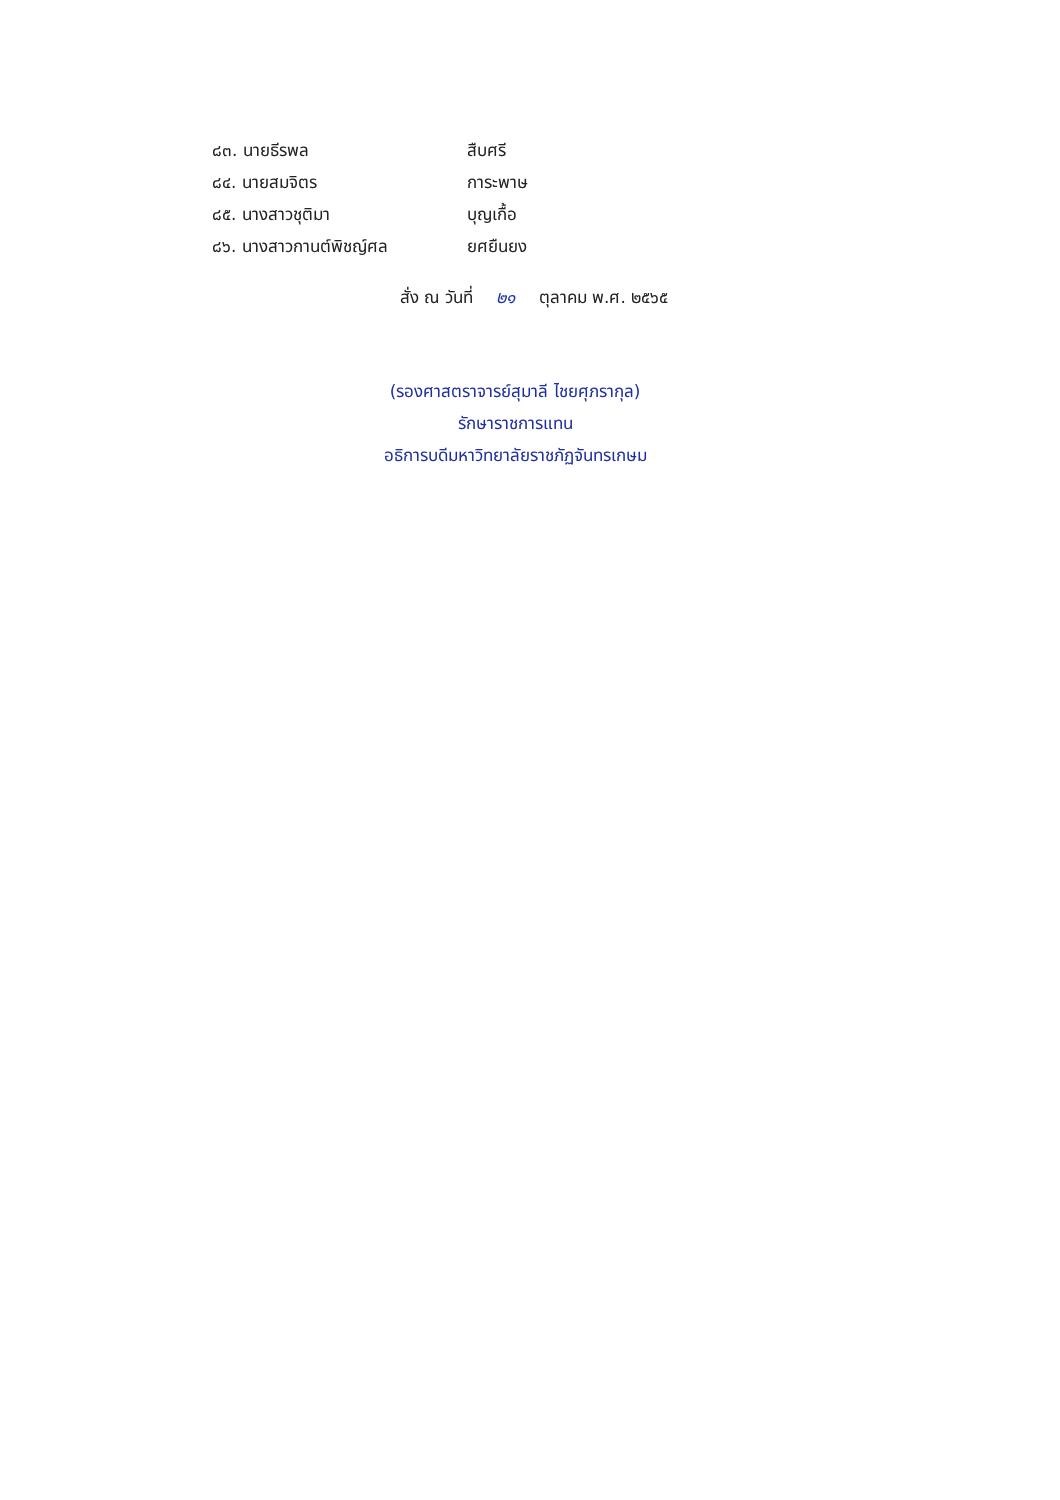๘๓. นายธีรพล สืบศรี
๘๔. นายสมจิตร การะพาษ
๘๕. นางสาวชุติมา บุญเกื้อ
๘๖. นางสาวกานต์พิชญ์ศล ยศยืนยง
สั่ง ณ วันที่ ๒๑ ตุลาคม พ.ศ. ๒๕๖๕
(รองศาสตราจารย์สุมาลี ไชยศุภรากุล)
รักษาราชการแทน
อธิการบดีมหาวิทยาลัยราชภัฏจันทรเกษม